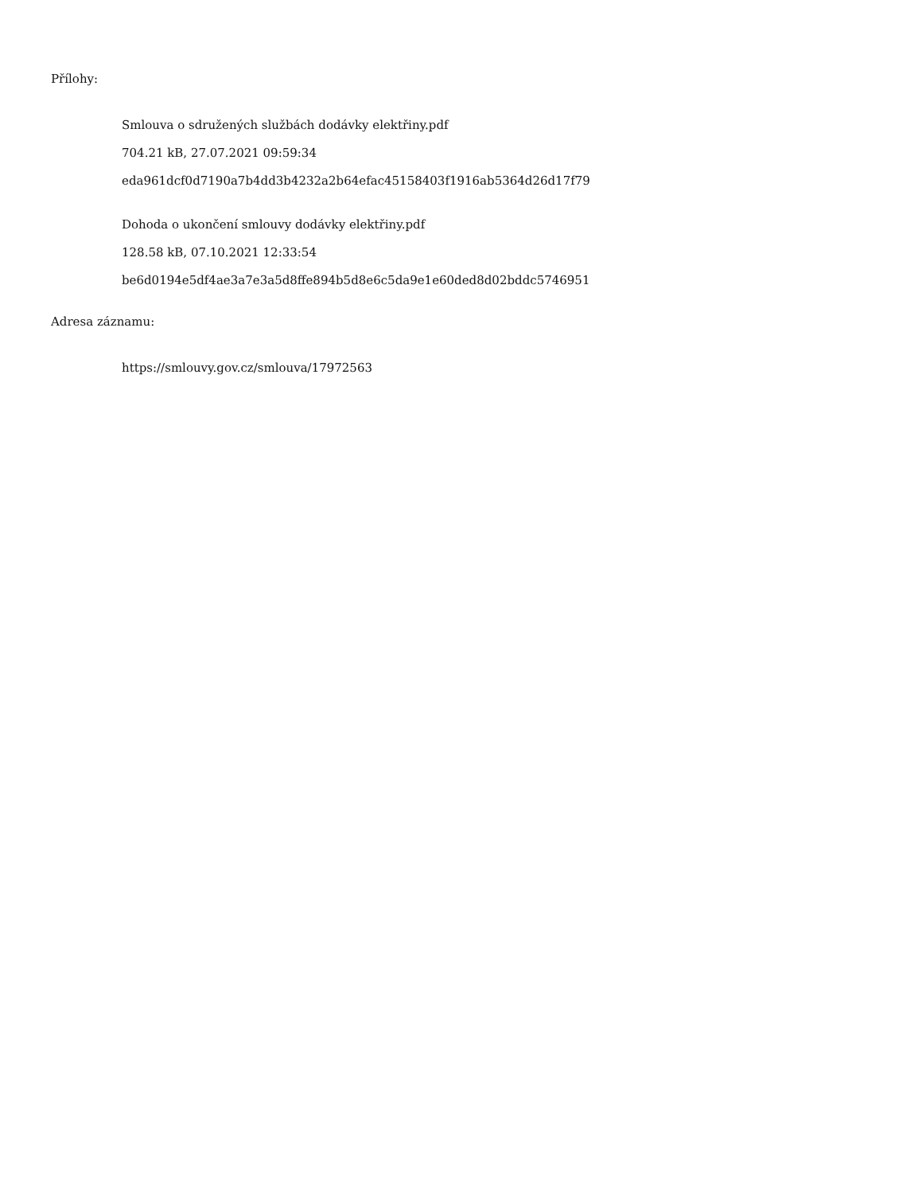Přílohy:
Smlouva o sdružených službách dodávky elektřiny.pdf
704.21 kB, 27.07.2021 09:59:34
eda961dcf0d7190a7b4dd3b4232a2b64efac45158403f1916ab5364d26d17f79
Dohoda o ukončení smlouvy dodávky elektřiny.pdf
128.58 kB, 07.10.2021 12:33:54
be6d0194e5df4ae3a7e3a5d8ffe894b5d8e6c5da9e1e60ded8d02bddc5746951
Adresa záznamu:
https://smlouvy.gov.cz/smlouva/17972563